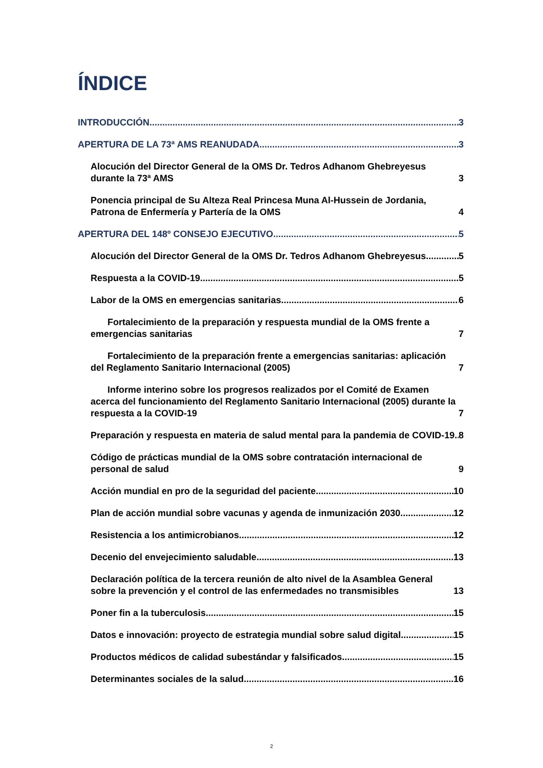ÍNDICE
INTRODUCCIÓN 3
APERTURA DE LA 73ª AMS REANUDADA 3
Alocución del Director General de la OMS Dr. Tedros Adhanom Ghebreyesus durante la 73ª AMS 3
Ponencia principal de Su Alteza Real Princesa Muna Al-Hussein de Jordania, Patrona de Enfermería y Partería de la OMS 4
APERTURA DEL 148º CONSEJO EJECUTIVO 5
Alocución del Director General de la OMS Dr. Tedros Adhanom Ghebreyesus 5
Respuesta a la COVID-19 5
Labor de la OMS en emergencias sanitarias 6
Fortalecimiento de la preparación y respuesta mundial de la OMS frente a emergencias sanitarias 7
Fortalecimiento de la preparación frente a emergencias sanitarias: aplicación del Reglamento Sanitario Internacional (2005) 7
Informe interino sobre los progresos realizados por el Comité de Examen acerca del funcionamiento del Reglamento Sanitario Internacional (2005) durante la respuesta a la COVID-19 7
Preparación y respuesta en materia de salud mental para la pandemia de COVID-19 8
Código de prácticas mundial de la OMS sobre contratación internacional de personal de salud 9
Acción mundial en pro de la seguridad del paciente 10
Plan de acción mundial sobre vacunas y agenda de inmunización 2030 12
Resistencia a los antimicrobianos 12
Decenio del envejecimiento saludable 13
Declaración política de la tercera reunión de alto nivel de la Asamblea General sobre la prevención y el control de las enfermedades no transmisibles 13
Poner fin a la tuberculosis 15
Datos e innovación: proyecto de estrategia mundial sobre salud digital 15
Productos médicos de calidad subestándar y falsificados 15
Determinantes sociales de la salud 16
2